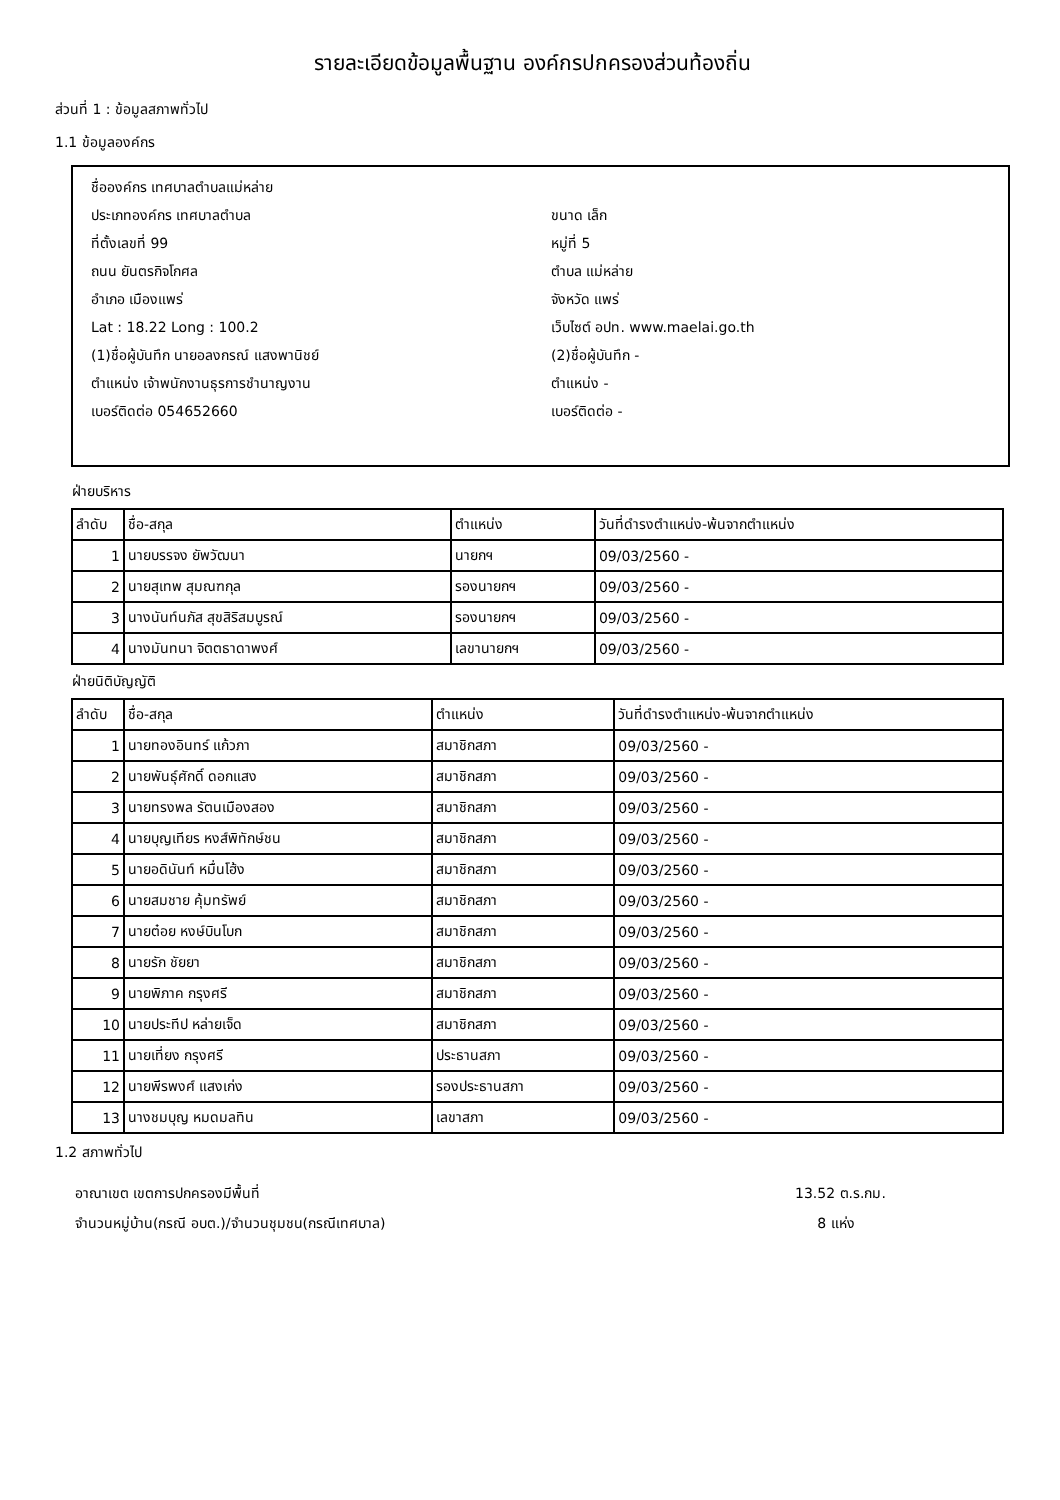รายละเอียดข้อมูลพื้นฐาน องค์กรปกครองส่วนท้องถิ่น
ส่วนที่ 1 : ข้อมูลสภาพทั่วไป
1.1 ข้อมูลองค์กร
ชื่อองค์กร เทศบาลตำบลแม่หล่าย
ประเภทองค์กร เทศบาลตำบล ขนาด เล็ก
ที่ตั้งเลขที่ 99 หมู่ที่ 5
ถนน ยันตรกิจโกศล ตำบล แม่หล่าย
อำเภอ เมืองแพร่ จังหวัด แพร่
Lat : 18.22 Long : 100.2 เว็บไซต์ อปท. www.maelai.go.th
(1)ชื่อผู้บันทึก นายอลงกรณ์ แสงพานิชย์ (2)ชื่อผู้บันทึก -
ตำแหน่ง เจ้าพนักงานธุรการชำนาญงาน ตำแหน่ง -
เบอร์ติดต่อ 054652660 เบอร์ติดต่อ -
ฝ่ายบริหาร
| ลำดับ | ชื่อ-สกุล | ตำแหน่ง | วันที่ดำรงตำแหน่ง-พ้นจากตำแหน่ง |
| --- | --- | --- | --- |
| 1 | นายบรรจง ยัพวัฒนา | นายกฯ | 09/03/2560 - |
| 2 | นายสุเทพ สุมณฑกุล | รองนายกฯ | 09/03/2560 - |
| 3 | นางนันท์นภัส สุขสิริสมบูรณ์ | รองนายกฯ | 09/03/2560 - |
| 4 | นางมันทนา จิตตธาดาพงศ์ | เลขานายกฯ | 09/03/2560 - |
ฝ่ายนิติบัญญัติ
| ลำดับ | ชื่อ-สกุล | ตำแหน่ง | วันที่ดำรงตำแหน่ง-พ้นจากตำแหน่ง |
| --- | --- | --- | --- |
| 1 | นายทองอินทร์ แก้วภา | สมาชิกสภา | 09/03/2560 - |
| 2 | นายพันธุ์ศักดิ์ ดอกแสง | สมาชิกสภา | 09/03/2560 - |
| 3 | นายทรงพล รัตนเมืองสอง | สมาชิกสภา | 09/03/2560 - |
| 4 | นายบุญเทียร หงส์พิทักษ์ชน | สมาชิกสภา | 09/03/2560 - |
| 5 | นายอดินันท์ หมื่นโฮ้ง | สมาชิกสภา | 09/03/2560 - |
| 6 | นายสมชาย คุ้มทรัพย์ | สมาชิกสภา | 09/03/2560 - |
| 7 | นายต๋อย หงษ์บินโบก | สมาชิกสภา | 09/03/2560 - |
| 8 | นายรัก ชัยยา | สมาชิกสภา | 09/03/2560 - |
| 9 | นายพิภาค กรุงศรี | สมาชิกสภา | 09/03/2560 - |
| 10 | นายประทีป หล่ายเจ็ด | สมาชิกสภา | 09/03/2560 - |
| 11 | นายเที่ยง กรุงศรี | ประธานสภา | 09/03/2560 - |
| 12 | นายพีรพงศ์ แสงเก่ง | รองประธานสภา | 09/03/2560 - |
| 13 | นางชมบุญ หมดมลทิน | เลขาสภา | 09/03/2560 - |
1.2 สภาพทั่วไป
อาณาเขต เขตการปกครองมีพื้นที่ 13.52 ต.ร.กม.
จำนวนหมู่บ้าน(กรณี อบต.)/จำนวนชุมชน(กรณีเทศบาล) 8 แห่ง